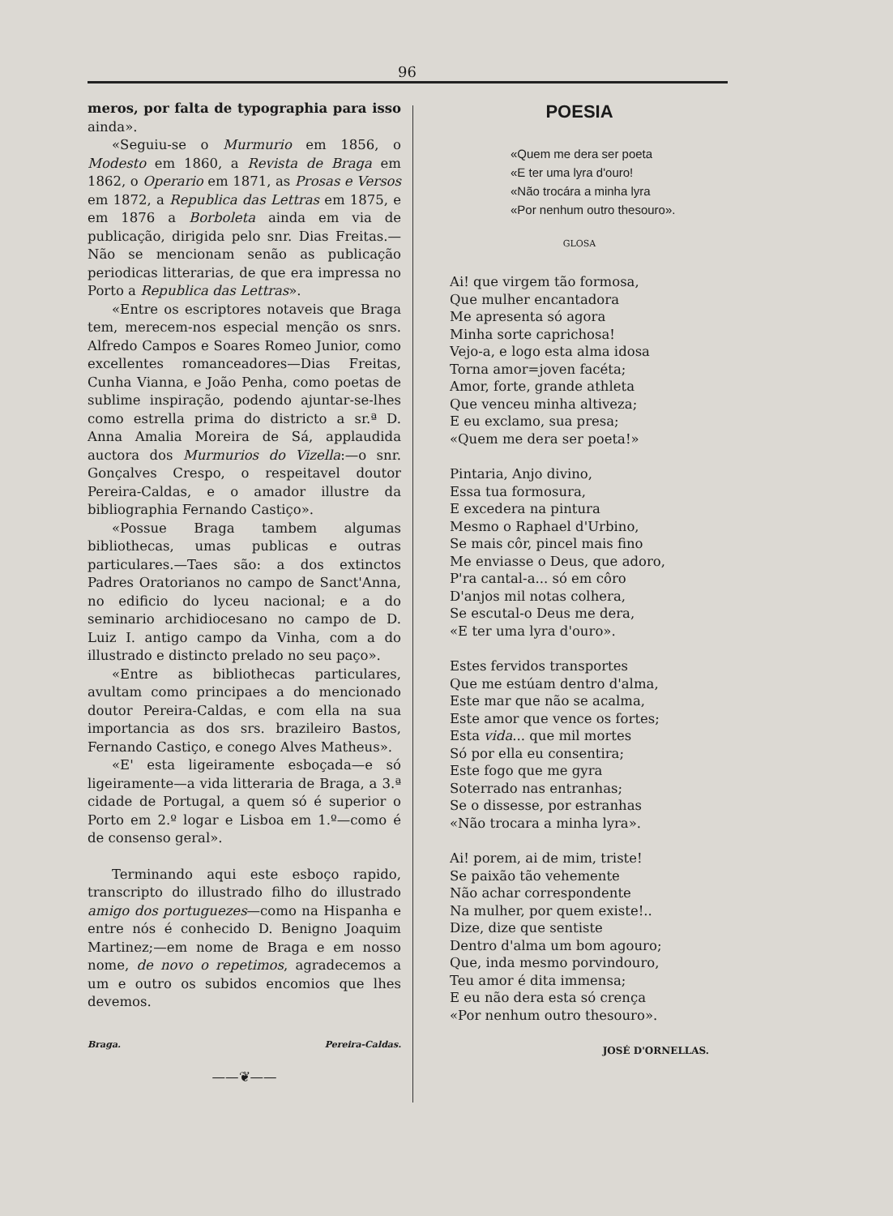96
meros, por falta de typographia para isso ainda».
«Seguiu-se o Murmurio em 1856, o Modesto em 1860, a Revista de Braga em 1862, o Operario em 1871, as Prosas e Versos em 1872, a Republica das Lettras em 1875, e em 1876 a Borboleta ainda em via de publicação, dirigida pelo snr. Dias Freitas.—Não se mencionam senão as publicação periodicas litterarias, de que era impressa no Porto a Republica das Lettras».
«Entre os escriptores notaveis que Braga tem, merecem-nos especial menção os snrs. Alfredo Campos e Soares Romeo Junior, como excellentes romanceadores—Dias Freitas, Cunha Vianna, e João Penha, como poetas de sublime inspiração, podendo ajuntar-se-lhes como estrella prima do districto a sr.ª D. Anna Amalia Moreira de Sá, applaudida auctora dos Murmurios do Vizella:—o snr. Gonçalves Crespo, o respeitavel doutor Pereira-Caldas, e o amador illustre da bibliographia Fernando Castiço».
«Possue Braga tambem algumas bibliothecas, umas publicas e outras particulares.—Taes são: a dos extinctos Padres Oratorianos no campo de Sanct'Anna, no edificio do lyceu nacional; e a do seminario archidiocesano no campo de D. Luiz I. antigo campo da Vinha, com a do illustrado e distincto prelado no seu paço».
«Entre as bibliothecas particulares, avultam como principaes a do mencionado doutor Pereira-Caldas, e com ella na sua importancia as dos srs. brazileiro Bastos, Fernando Castiço, e conego Alves Matheus».
«E' esta ligeiramente esboçada—e só ligeiramente—a vida litteraria de Braga, a 3.ª cidade de Portugal, a quem só é superior o Porto em 2.º logar e Lisboa em 1.º—como é de consenso geral».
Terminando aqui este esboço rapido, transcripto do illustrado filho do illustrado amigo dos portuguezes—como na Hispanha e entre nós é conhecido D. Benigno Joaquim Martinez;—em nome de Braga e em nosso nome, de novo o repetimos, agradecemos a um e outro os subidos encomios que lhes devemos.
Braga. Pereira-Caldas.
——❦——
POESIA
«Quem me dera ser poeta
«E ter uma lyra d'ouro!
«Não trocára a minha lyra
«Por nenhum outro thesouro».
GLOSA
Ai! que virgem tão formosa,
Que mulher encantadora
Me apresenta só agora
Minha sorte caprichosa!
Vejo-a, e logo esta alma idosa
Torna amor=joven facéta;
Amor, forte, grande athleta
Que venceu minha altiveza;
E eu exclamo, sua presa;
«Quem me dera ser poeta!»
Pintaria, Anjo divino,
Essa tua formosura,
E excedera na pintura
Mesmo o Raphael d'Urbino,
Se mais côr, pincel mais fino
Me enviasse o Deus, que adoro,
P'ra cantal-a... só em côro
D'anjos mil notas colhera,
Se escutal-o Deus me dera,
«E ter uma lyra d'ouro».
Estes fervidos transportes
Que me estúam dentro d'alma,
Este mar que não se acalma,
Este amor que vence os fortes;
Esta vida... que mil mortes
Só por ella eu consentira;
Este fogo que me gyra
Soterrado nas entranhas;
Se o dissesse, por estranhas
«Não trocara a minha lyra».
Ai! porem, ai de mim, triste!
Se paixão tão vehemente
Não achar correspondente
Na mulher, por quem existe!..
Dize, dize que sentiste
Dentro d'alma um bom agouro;
Que, inda mesmo porvindouro,
Teu amor é dita immensa;
E eu não dera esta só crença
«Por nenhum outro thesouro».
JOSÉ D'ORNELLAS.